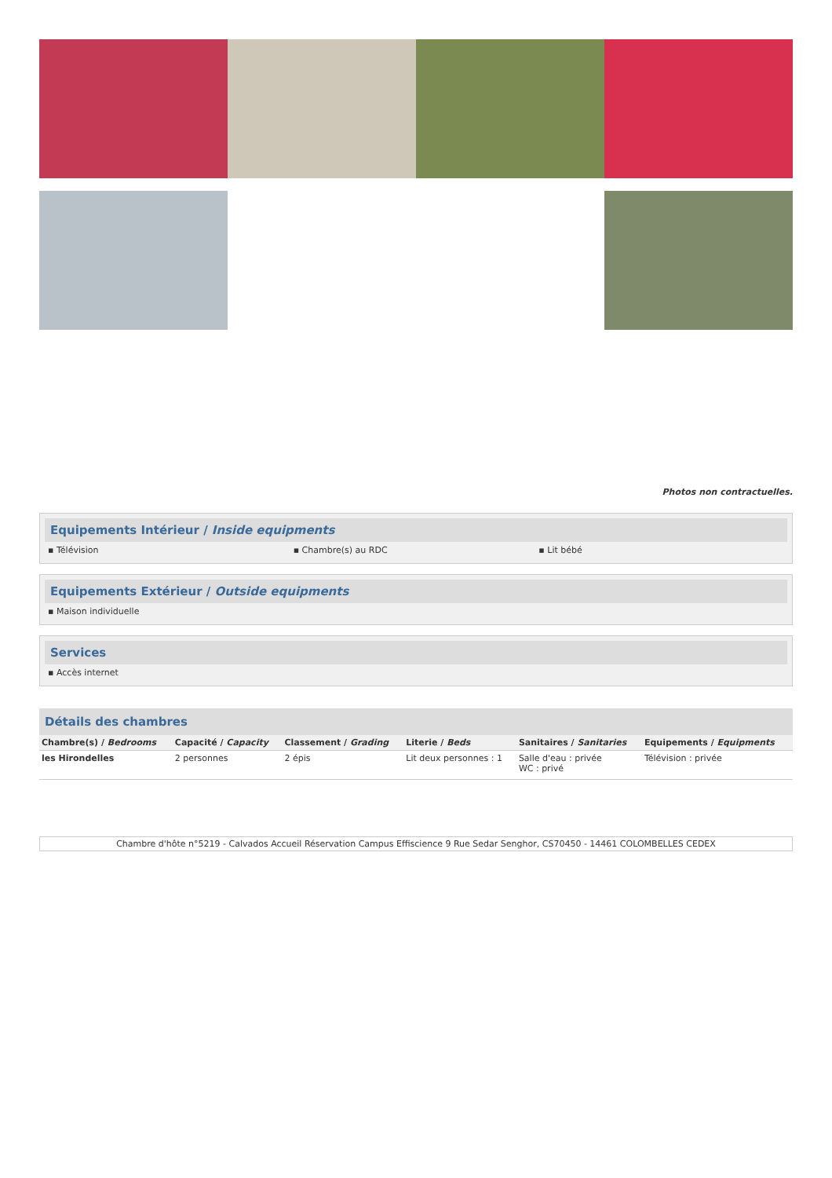Photos non contractuelles.
Equipements Intérieur / Inside equipments
▪ Télévision ▪ Chambre(s) au RDC ▪ Lit bébé
Equipements Extérieur / Outside equipments
▪ Maison individuelle
Services
▪ Accès internet
Détails des chambres
| Chambre(s) / Bedrooms | Capacité / Capacity | Classement / Grading | Literie / Beds | Sanitaires / Sanitaries | Equipements / Equipments |
| --- | --- | --- | --- | --- | --- |
| les Hirondelles | 2 personnes | 2 épis | Lit deux personnes : 1 | Salle d'eau : privée WC : privé | Télévision : privée |
Chambre d'hôte n°5219 - Calvados Accueil Réservation Campus Effiscience 9 Rue Sedar Senghor, CS70450 - 14461 COLOMBELLES CEDEX